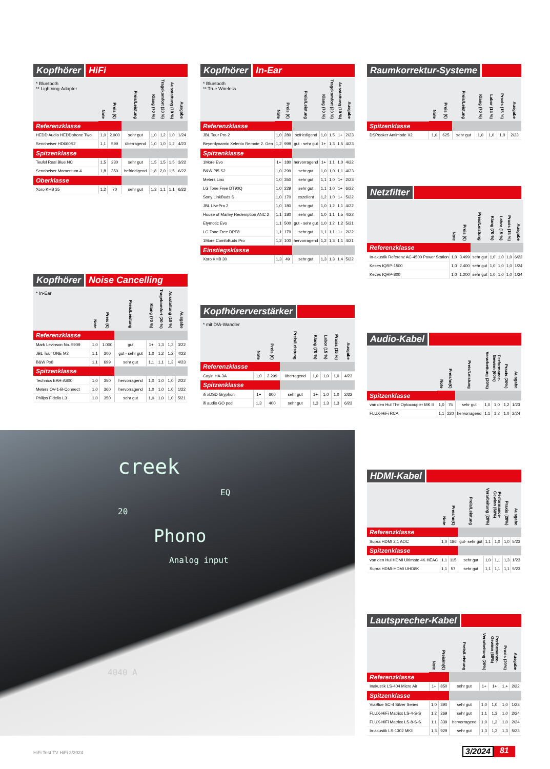Kopfhörer HiFi
| * Bluetooth ** Lightning-Adapter | Note | Preis (€) | Preis/Leistung | Klang (70 %) | Tragekomfort (20 %) | Ausstattung (10 %) | Ausgabe |
| --- | --- | --- | --- | --- | --- | --- | --- |
| Referenzklasse | | | | | | | |
| HEDD Audio HEDDphone Two | 1,0 | 2.000 | sehr gut | 1,0 | 1,2 | 1,0 | 1/24 |
| Sennheiser HD660S2 | 1,1 | 599 | überragend | 1,0 | 1,0 | 1,2 | 4/23 |
| Spitzenklasse | | | | | | | |
| Teufel Real Blue NC | 1,5 | 230 | sehr gut | 1,5 | 1,5 | 1,5 | 3/22 |
| Sennheiser Momentum 4 | 1,8 | 350 | befriedigend | 1,8 | 2,0 | 1,5 | 6/22 |
| Oberklasse | | | | | | | |
| Xoro KHB 35 | 1,2 | 70 | sehr gut | 1,3 | 1,1 | 1,1 | 6/22 |
Kopfhörer Noise Cancelling
| * In-Ear | Note | Preis (€) | Preis/Leistung | Klang (70 %) | Tragekomfort (20 %) | Ausstattung (10 %) | Ausgabe |
| --- | --- | --- | --- | --- | --- | --- | --- |
| Referenzklasse | | | | | | | |
| Mark Levinson No. 5909 | 1,0 | 1.000 | gut | 1+ | 1,3 | 1,3 | 3/22 |
| JBL Tour ONE M2 | 1,1 | 300 | gut - sehr gut | 1,0 | 1,2 | 1,2 | 4/23 |
| B&W Px8 | 1,1 | 699 | sehr gut | 1,1 | 1,1 | 1,3 | 4/23 |
| Spitzenklasse | | | | | | | |
| Technics EAH-A800 | 1,0 | 350 | hervorragend | 1,0 | 1,0 | 1,0 | 2/22 |
| Meters OV-1-B-Connect | 1,0 | 360 | hervorragend | 1,0 | 1,0 | 1,0 | 1/22 |
| Philips Fidelio L3 | 1,0 | 350 | sehr gut | 1,0 | 1,0 | 1,0 | 5/21 |
Kopfhörer In-Ear
| * Bluetooth ** True Wireless | Note | Preis (€) | Preis/Leistung | Klang (70 %) | Tragekomfort (20 %) | Ausstattung (10 %) | Ausgabe |
| --- | --- | --- | --- | --- | --- | --- | --- |
| Referenzklasse | | | | | | | |
| JBL Tour Pro 2 | 1,0 | 280 | befriedigend | 1,0 | 1,5 | 1+ | 2/23 |
| Beyerdynamic Xelento Remote 2. Gen | 1,2 | 999 | gut - sehr gut | 1+ | 1,3 | 1,5 | 4/23 |
| Spitzenklasse | | | | | | | |
| 1More Evo | 1+ | 180 | hervorragend | 1+ | 1,1 | 1,0 | 4/22 |
| B&W Pi5 S2 | 1,0 | 299 | sehr gut | 1,0 | 1,0 | 1,1 | 4/23 |
| Meters Linx | 1,0 | 350 | sehr gut | 1,1 | 1,0 | 1+ | 2/23 |
| LG Tone Free DT90Q | 1,0 | 229 | sehr gut | 1,1 | 1,0 | 1+ | 6/22 |
| Sony LinkBuds S | 1,0 | 170 | exzellent | 1,2 | 1,0 | 1+ | 5/22 |
| JBL LivePro 2 | 1,0 | 180 | sehr gut | 1,0 | 1,2 | 1,1 | 4/22 |
| House of Marley Redemption ANC 2 | 1,1 | 180 | sehr gut | 1,0 | 1,1 | 1,5 | 4/22 |
| Etymotic Evo | 1,1 | 500 | gut - sehr gut | 1,0 | 1,2 | 1,2 | 5/21 |
| LG Tone Free DPF8 | 1,1 | 179 | sehr gut | 1,1 | 1,1 | 1+ | 2/22 |
| 1More ComfoBuds Pro | 1,2 | 100 | hervorragend | 1,2 | 1,3 | 1,1 | 4/21 |
| Einstiegsklasse | | | | | | | |
| Xoro KHB 30 | 1,3 | 49 | sehr gut | 1,3 | 1,3 | 1,4 | 5/22 |
Kopfhörerverstärker
| * mit D/A-Wandler | Note | Preis (€) | Preis/Leistung | Klang (70 %) | Labor (15 %) | Praxis (15 %) | Ausgabe |
| --- | --- | --- | --- | --- | --- | --- | --- |
| Referenzklasse | | | | | | | |
| Cayin HA-3A | 1,0 | 2.299 | überragend | 1,0 | 1,0 | 1,0 | 4/23 |
| Spitzenklasse | | | | | | | |
| ifi xDSD Gryphon | 1+ | 600 | sehr gut | 1+ | 1,0 | 1,0 | 2/22 |
| ifi audio GO pod | 1,3 | 400 | sehr gut | 1,3 | 1,3 | 1,3 | 6/23 |
creek
EQ
20
Phono
Analog input
4040 A
Raumkorrektur-Systeme
| | Note | Preis (€) | Preis/Leistung | Klang (70 %) | Labor (15 %) | Praxis (15 %) | Ausgabe |
| --- | --- | --- | --- | --- | --- | --- | --- |
| Spitzenklasse | | | | | | | |
| DSPeaker Antimode X2 | 1,0 | 625 | sehr gut | 1,0 | 1,0 | 1,0 | 2/23 |
Netzfilter
| | Note | Preis (€) | Preis/Leistung | Klang (70 %) | Labor (15 %) | Praxis (15 %) | Ausgabe |
| --- | --- | --- | --- | --- | --- | --- | --- |
| Referenzklasse | | | | | | | |
| In-akustik Referenz AC-4500 Power Station | 1,0 | 3.499 | sehr gut | 1,0 | 1,0 | 1,0 | 6/22 |
| Keces IQRP-1500 | 1,0 | 2.400 | sehr gut | 1,0 | 1,0 | 1,0 | 1/24 |
| Keces IQRP-800 | 1,0 | 1.200 | sehr gut | 1,0 | 1,0 | 1,0 | 1/24 |
Audio-Kabel
| | Note | Preis/m(€) | Preis/Leistung | Verarbeitung (20%) | Performance-Gewinn (60%) | Praxis (20%) | Ausgabe |
| --- | --- | --- | --- | --- | --- | --- | --- |
| Spitzenklasse | | | | | | | |
| van den Hul The Optocoupler MK II | 1,0 | 75 | sehr gut | 1,0 | 1,0 | 1,2 | 1/23 |
| FLUX-HiFi RCA | 1,1 | 220 | hervorragend | 1,1 | 1,2 | 1,0 | 2/24 |
HDMI-Kabel
| | Note | Preis/m(€) | Preis/Leistung | Verarbeitung (20%) | Performance-Gewinn (60%) | Praxis (20%) | Ausgabe |
| --- | --- | --- | --- | --- | --- | --- | --- |
| Referenzklasse | | | | | | | |
| Supra HDMI 2.1 AOC | 1,0 | 186 | gut- sehr gut | 1,1 | 1,0 | 1,0 | 5/23 |
| Spitzenklasse | | | | | | | |
| van den Hul HDMI Ultimate 4K HEAC | 1,1 | 115 | sehr gut | 1,0 | 1,1 | 1,3 | 1/23 |
| Supra HDMI-HDMI UHD8K | 1,1 | 57 | sehr gut | 1,1 | 1,1 | 1,1 | 5/23 |
Lautsprecher-Kabel
| | Note | Preis/m(€) | Preis/Leistung | Verarbeitung (20%) | Performance-Gewinn (60%) | Praxis (20%) | Ausgabe |
| --- | --- | --- | --- | --- | --- | --- | --- |
| Referenzklasse | | | | | | | |
| Inakustik LS-404 Micro Air | 1+ | 850 | sehr gut | 1+ | 1+ | 1,+ | 2/22 |
| Spitzenklasse | | | | | | | |
| ViaBlue SC-4 Silver Series | 1,0 | 390 | sehr gut | 1,0 | 1,0 | 1,0 | 1/23 |
| FLUX-HiFi Matrixx LS-4-S-S | 1,2 | 269 | sehr gut | 1,1 | 1,3 | 1,0 | 2/24 |
| FLUX-HiFi Matrixx LS-8-S-S | 1,1 | 339 | hervorragend | 1,0 | 1,2 | 1,0 | 2/24 |
| In-akustik LS-1302 MKII | 1,3 | 929 | sehr gut | 1,3 | 1,3 | 1,3 | 5/23 |
HiFi Test TV HiFi 3/2024 3/2024 81